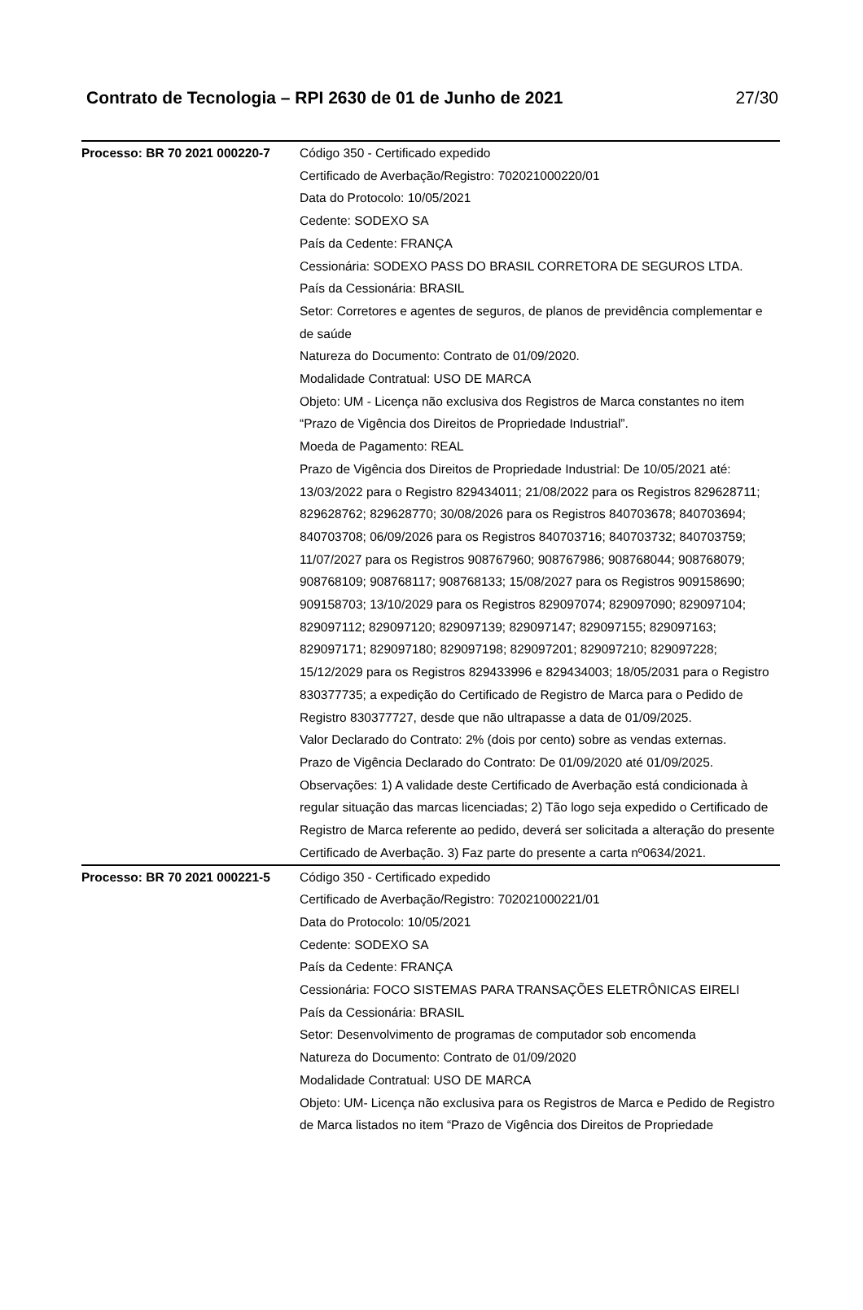Contrato de Tecnologia – RPI 2630 de 01 de Junho de 2021 27/30
| Processo: BR 70 2021 000220-7 | Código 350 - Certificado expedido Certificado de Averbação/Registro: 702021000220/01 Data do Protocolo: 10/05/2021 Cedente: SODEXO SA País da Cedente: FRANÇA Cessionária: SODEXO PASS DO BRASIL CORRETORA DE SEGUROS LTDA. País da Cessionária: BRASIL Setor: Corretores e agentes de seguros, de planos de previdência complementar e de saúde Natureza do Documento: Contrato de 01/09/2020. Modalidade Contratual: USO DE MARCA Objeto: UM - Licença não exclusiva dos Registros de Marca constantes no item “Prazo de Vigência dos Direitos de Propriedade Industrial”. Moeda de Pagamento: REAL Prazo de Vigência dos Direitos de Propriedade Industrial: De 10/05/2021 até: 13/03/2022 para o Registro 829434011; 21/08/2022 para os Registros 829628711; 829628762; 829628770; 30/08/2026 para os Registros 840703678; 840703694; 840703708; 06/09/2026 para os Registros 840703716; 840703732; 840703759; 11/07/2027 para os Registros 908767960; 908767986; 908768044; 908768079; 908768109; 908768117; 908768133; 15/08/2027 para os Registros 909158690; 909158703; 13/10/2029 para os Registros 829097074; 829097090; 829097104; 829097112; 829097120; 829097139; 829097147; 829097155; 829097163; 829097171; 829097180; 829097198; 829097201; 829097210; 829097228; 15/12/2029 para os Registros 829433996 e 829434003; 18/05/2031 para o Registro 830377735; a expedição do Certificado de Registro de Marca para o Pedido de Registro 830377727, desde que não ultrapasse a data de 01/09/2025. Valor Declarado do Contrato: 2% (dois por cento) sobre as vendas externas. Prazo de Vigência Declarado do Contrato: De 01/09/2020 até 01/09/2025. Observações: 1) A validade deste Certificado de Averbação está condicionada à regular situação das marcas licenciadas; 2) Tão logo seja expedido o Certificado de Registro de Marca referente ao pedido, deverá ser solicitada a alteração do presente Certificado de Averbação. 3) Faz parte do presente a carta nº0634/2021. |
| Processo: BR 70 2021 000221-5 | Código 350 - Certificado expedido Certificado de Averbação/Registro: 702021000221/01 Data do Protocolo: 10/05/2021 Cedente: SODEXO SA País da Cedente: FRANÇA Cessionária: FOCO SISTEMAS PARA TRANSAÇÕES ELETRÔNICAS EIRELI País da Cessionária: BRASIL Setor: Desenvolvimento de programas de computador sob encomenda Natureza do Documento: Contrato de 01/09/2020 Modalidade Contratual: USO DE MARCA Objeto: UM- Licença não exclusiva para os Registros de Marca e Pedido de Registro de Marca listados no item “Prazo de Vigência dos Direitos de Propriedade |